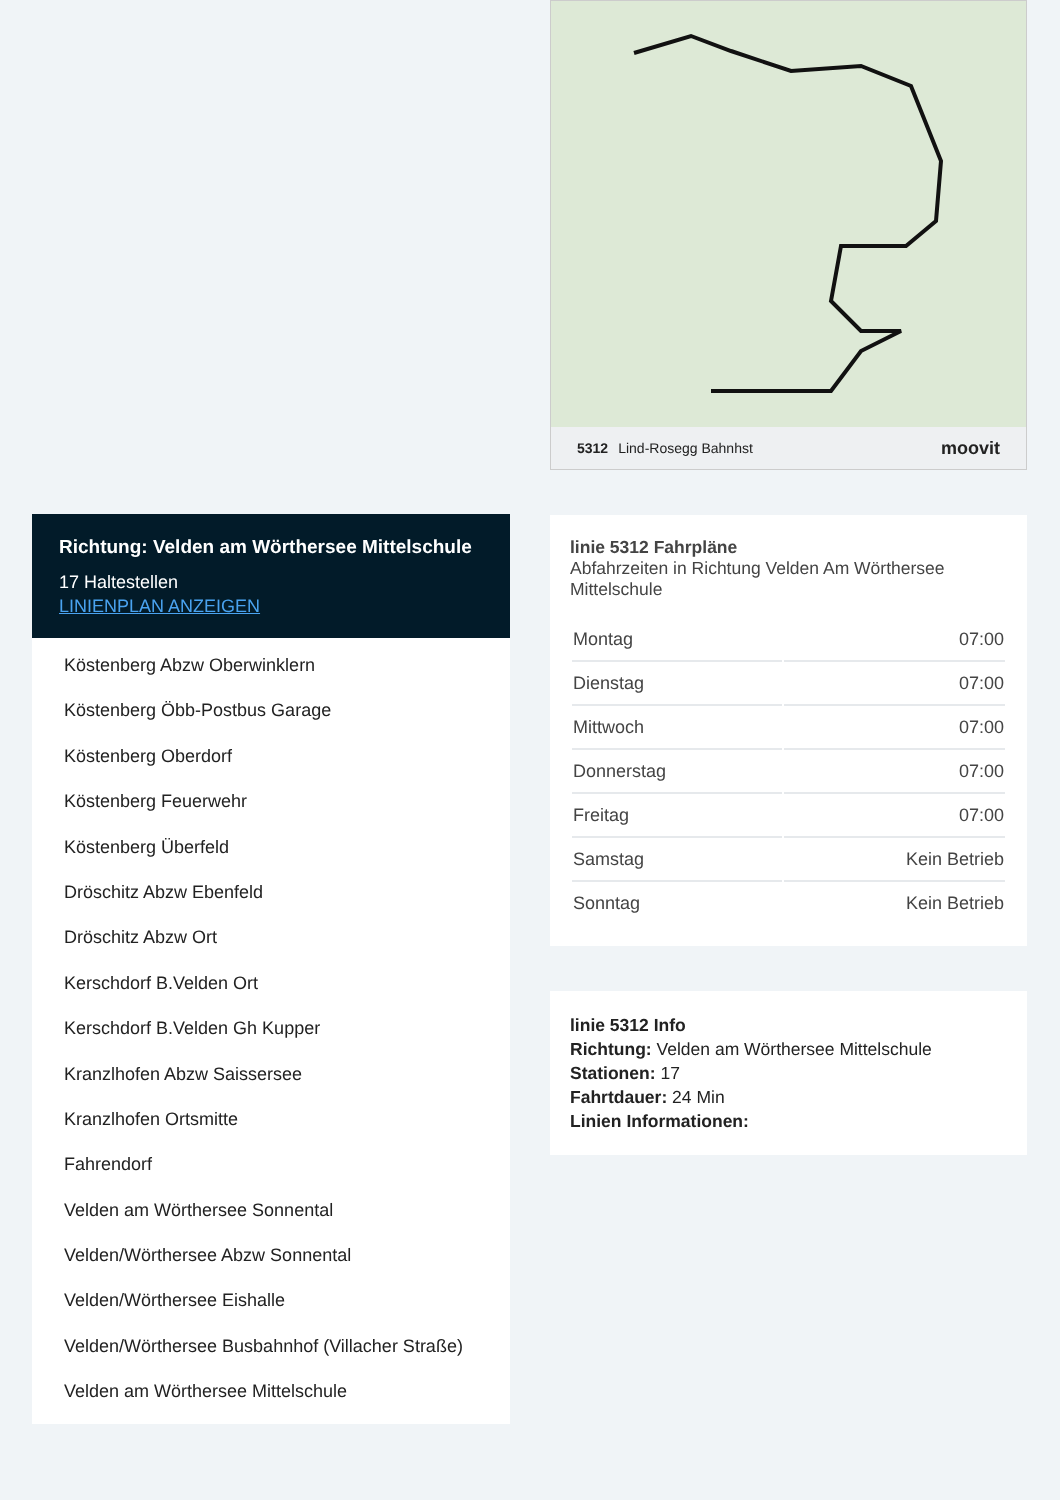Richtung: Velden am Wörthersee Mittelschule
17 Haltestellen
LINIENPLAN ANZEIGEN
Köstenberg Abzw Oberwinklern
Köstenberg Öbb-Postbus Garage
Köstenberg Oberdorf
Köstenberg Feuerwehr
Köstenberg Überfeld
Dröschitz Abzw Ebenfeld
Dröschitz Abzw Ort
Kerschdorf B.Velden Ort
Kerschdorf B.Velden Gh Kupper
Kranzlhofen Abzw Saissersee
Kranzlhofen Ortsmitte
Fahrendorf
Velden am Wörthersee Sonnental
Velden/Wörthersee Abzw Sonnental
Velden/Wörthersee Eishalle
Velden/Wörthersee Busbahnhof (Villacher Straße)
Velden am Wörthersee Mittelschule
5312 Lind-Rosegg Bahnhst moovit
linie 5312 Fahrpläne
Abfahrzeiten in Richtung Velden Am Wörthersee Mittelschule
| Montag | 07:00 |
| Dienstag | 07:00 |
| Mittwoch | 07:00 |
| Donnerstag | 07:00 |
| Freitag | 07:00 |
| Samstag | Kein Betrieb |
| Sonntag | Kein Betrieb |
linie 5312 Info
Richtung: Velden am Wörthersee Mittelschule
Stationen: 17
Fahrtdauer: 24 Min
Linien Informationen: